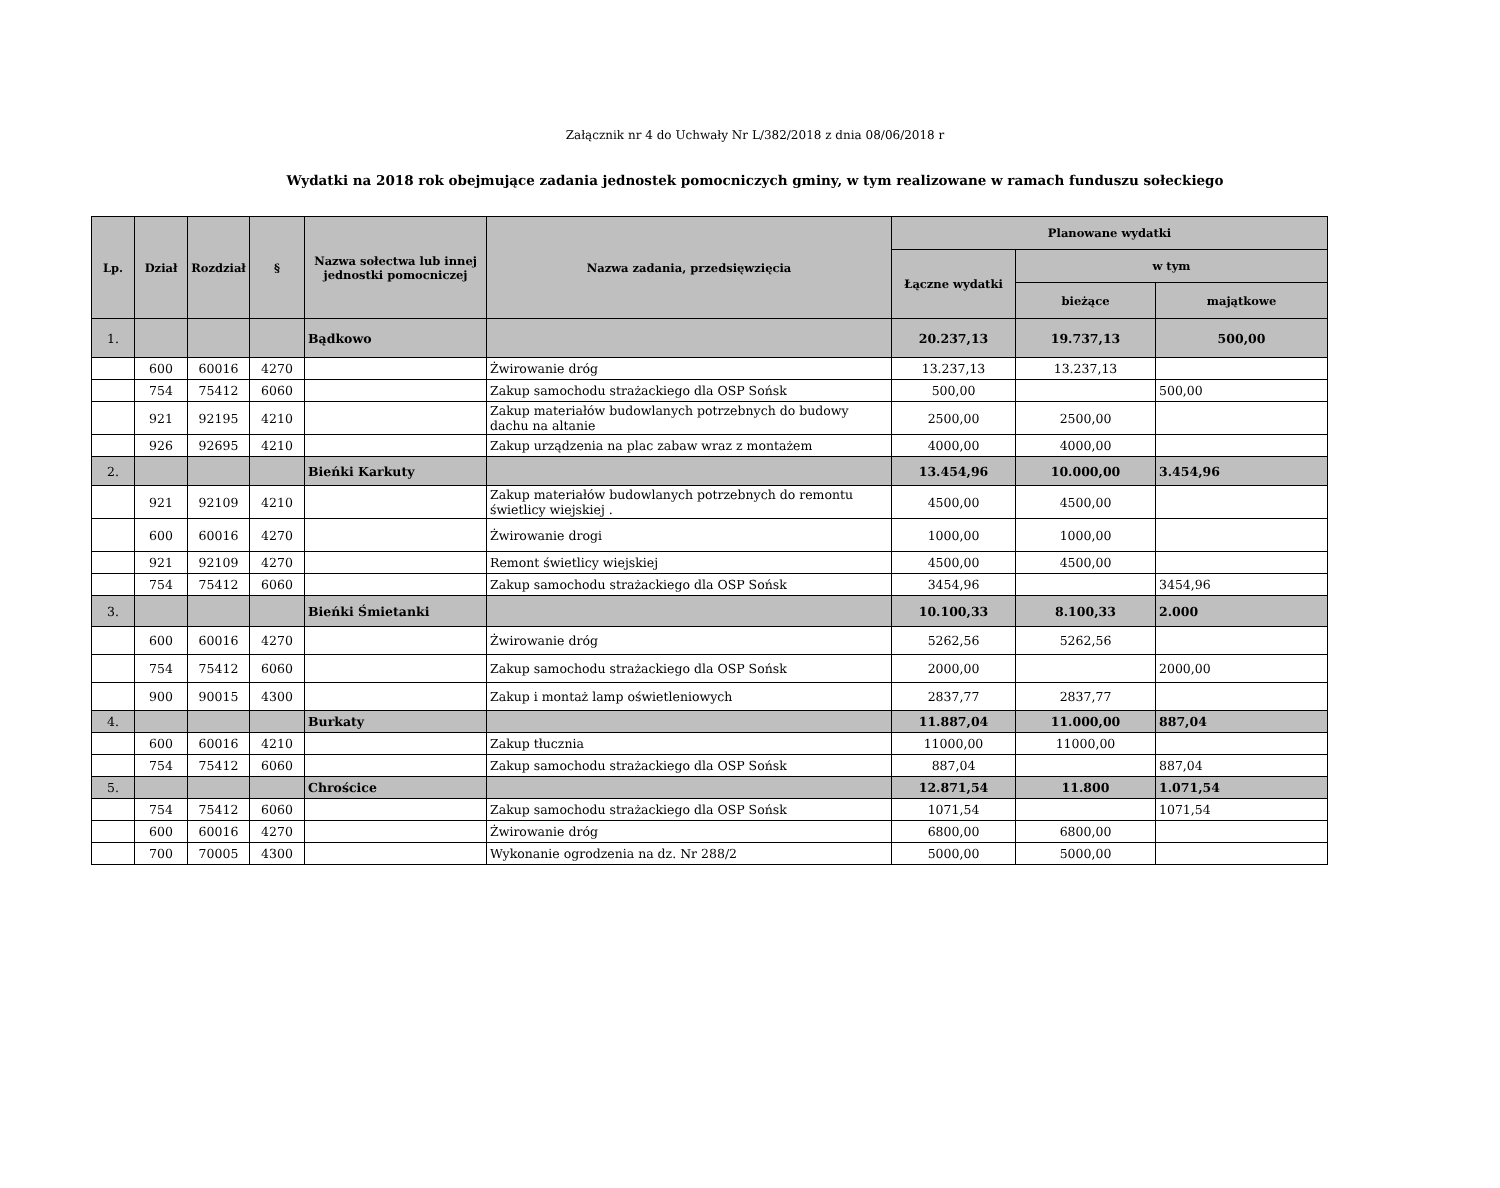Załącznik nr 4 do Uchwały Nr L/382/2018 z dnia 08/06/2018 r
Wydatki na 2018 rok obejmujące zadania jednostek pomocniczych gminy, w tym realizowane w ramach funduszu sołeckiego
| Lp. | Dział | Rozdział | § | Nazwa sołectwa lub innej jednostki pomocniczej | Nazwa zadania, przedsięwzięcia | Planowane wydatki | | |
| --- | --- | --- | --- | --- | --- | --- | --- | --- |
| | | | | | | Łączne wydatki | w tym | |
| | | | | | | | bieżące | majątkowe |
| 1. | | | | Bądkowo | | 20.237,13 | 19.737,13 | 500,00 |
| | 600 | 60016 | 4270 | | Żwirowanie dróg | 13.237,13 | 13.237,13 | |
| | 754 | 75412 | 6060 | | Zakup samochodu strażackiego dla OSP Sońsk | 500,00 | | 500,00 |
| | 921 | 92195 | 4210 | | Zakup materiałów budowlanych potrzebnych do budowy dachu na altanie | 2500,00 | 2500,00 | |
| | 926 | 92695 | 4210 | | Zakup urządzenia na plac zabaw wraz z montażem | 4000,00 | 4000,00 | |
| 2. | | | | Bieńki Karkuty | | 13.454,96 | 10.000,00 | 3.454,96 |
| | 921 | 92109 | 4210 | | Zakup materiałów budowlanych potrzebnych do remontu świetlicy wiejskiej . | 4500,00 | 4500,00 | |
| | 600 | 60016 | 4270 | | Żwirowanie drogi | 1000,00 | 1000,00 | |
| | 921 | 92109 | 4270 | | Remont świetlicy wiejskiej | 4500,00 | 4500,00 | |
| | 754 | 75412 | 6060 | | Zakup samochodu strażackiego dla OSP Sońsk | 3454,96 | | 3454,96 |
| 3. | | | | Bieńki Śmietanki | | 10.100,33 | 8.100,33 | 2.000 |
| | 600 | 60016 | 4270 | | Żwirowanie dróg | 5262,56 | 5262,56 | |
| | 754 | 75412 | 6060 | | Zakup samochodu strażackiego dla OSP Sońsk | 2000,00 | | 2000,00 |
| | 900 | 90015 | 4300 | | Zakup i montaż lamp oświetleniowych | 2837,77 | 2837,77 | |
| 4. | | | | Burkaty | | 11.887,04 | 11.000,00 | 887,04 |
| | 600 | 60016 | 4210 | | Zakup tłucznia | 11000,00 | 11000,00 | |
| | 754 | 75412 | 6060 | | Zakup samochodu strażackiego dla OSP Sońsk | 887,04 | | 887,04 |
| 5. | | | | Chrościce | | 12.871,54 | 11.800 | 1.071,54 |
| | 754 | 75412 | 6060 | | Zakup samochodu strażackiego dla OSP Sońsk | 1071,54 | | 1071,54 |
| | 600 | 60016 | 4270 | | Żwirowanie dróg | 6800,00 | 6800,00 | |
| | 700 | 70005 | 4300 | | Wykonanie ogrodzenia na dz. Nr 288/2 | 5000,00 | 5000,00 | |